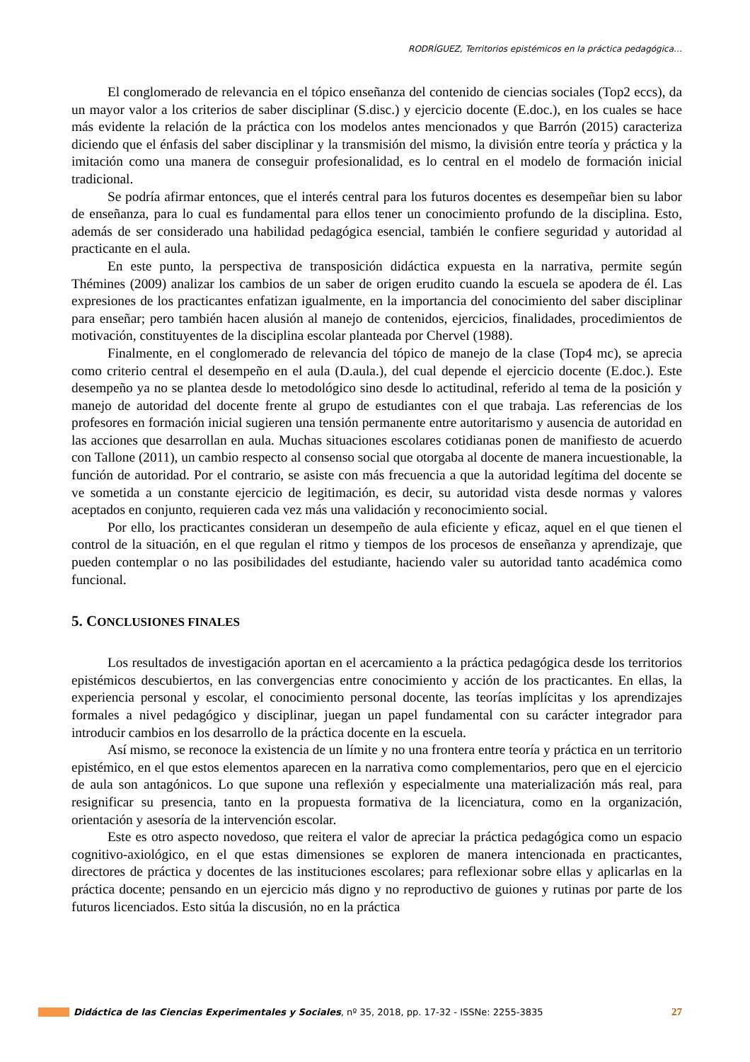RODRÍGUEZ, Territorios epistémicos en la práctica pedagógica…
El conglomerado de relevancia en el tópico enseñanza del contenido de ciencias sociales (Top2 eccs), da un mayor valor a los criterios de saber disciplinar (S.disc.) y ejercicio docente (E.doc.), en los cuales se hace más evidente la relación de la práctica con los modelos antes mencionados y que Barrón (2015) caracteriza diciendo que el énfasis del saber disciplinar y la transmisión del mismo, la división entre teoría y práctica y la imitación como una manera de conseguir profesionalidad, es lo central en el modelo de formación inicial tradicional.
Se podría afirmar entonces, que el interés central para los futuros docentes es desempeñar bien su labor de enseñanza, para lo cual es fundamental para ellos tener un conocimiento profundo de la disciplina. Esto, además de ser considerado una habilidad pedagógica esencial, también le confiere seguridad y autoridad al practicante en el aula.
En este punto, la perspectiva de transposición didáctica expuesta en la narrativa, permite según Thémines (2009) analizar los cambios de un saber de origen erudito cuando la escuela se apodera de él. Las expresiones de los practicantes enfatizan igualmente, en la importancia del conocimiento del saber disciplinar para enseñar; pero también hacen alusión al manejo de contenidos, ejercicios, finalidades, procedimientos de motivación, constituyentes de la disciplina escolar planteada por Chervel (1988).
Finalmente, en el conglomerado de relevancia del tópico de manejo de la clase (Top4 mc), se aprecia como criterio central el desempeño en el aula (D.aula.), del cual depende el ejercicio docente (E.doc.). Este desempeño ya no se plantea desde lo metodológico sino desde lo actitudinal, referido al tema de la posición y manejo de autoridad del docente frente al grupo de estudiantes con el que trabaja. Las referencias de los profesores en formación inicial sugieren una tensión permanente entre autoritarismo y ausencia de autoridad en las acciones que desarrollan en aula. Muchas situaciones escolares cotidianas ponen de manifiesto de acuerdo con Tallone (2011), un cambio respecto al consenso social que otorgaba al docente de manera incuestionable, la función de autoridad. Por el contrario, se asiste con más frecuencia a que la autoridad legítima del docente se ve sometida a un constante ejercicio de legitimación, es decir, su autoridad vista desde normas y valores aceptados en conjunto, requieren cada vez más una validación y reconocimiento social.
Por ello, los practicantes consideran un desempeño de aula eficiente y eficaz, aquel en el que tienen el control de la situación, en el que regulan el ritmo y tiempos de los procesos de enseñanza y aprendizaje, que pueden contemplar o no las posibilidades del estudiante, haciendo valer su autoridad tanto académica como funcional.
5. CONCLUSIONES FINALES
Los resultados de investigación aportan en el acercamiento a la práctica pedagógica desde los territorios epistémicos descubiertos, en las convergencias entre conocimiento y acción de los practicantes. En ellas, la experiencia personal y escolar, el conocimiento personal docente, las teorías implícitas y los aprendizajes formales a nivel pedagógico y disciplinar, juegan un papel fundamental con su carácter integrador para introducir cambios en los desarrollo de la práctica docente en la escuela.
Así mismo, se reconoce la existencia de un límite y no una frontera entre teoría y práctica en un territorio epistémico, en el que estos elementos aparecen en la narrativa como complementarios, pero que en el ejercicio de aula son antagónicos. Lo que supone una reflexión y especialmente una materialización más real, para resignificar su presencia, tanto en la propuesta formativa de la licenciatura, como en la organización, orientación y asesoría de la intervención escolar.
Este es otro aspecto novedoso, que reitera el valor de apreciar la práctica pedagógica como un espacio cognitivo-axiológico, en el que estas dimensiones se exploren de manera intencionada en practicantes, directores de práctica y docentes de las instituciones escolares; para reflexionar sobre ellas y aplicarlas en la práctica docente; pensando en un ejercicio más digno y no reproductivo de guiones y rutinas por parte de los futuros licenciados. Esto sitúa la discusión, no en la práctica
Didáctica de las Ciencias Experimentales y Sociales, nº 35, 2018, pp. 17-32 - ISSNe: 2255-3835 27